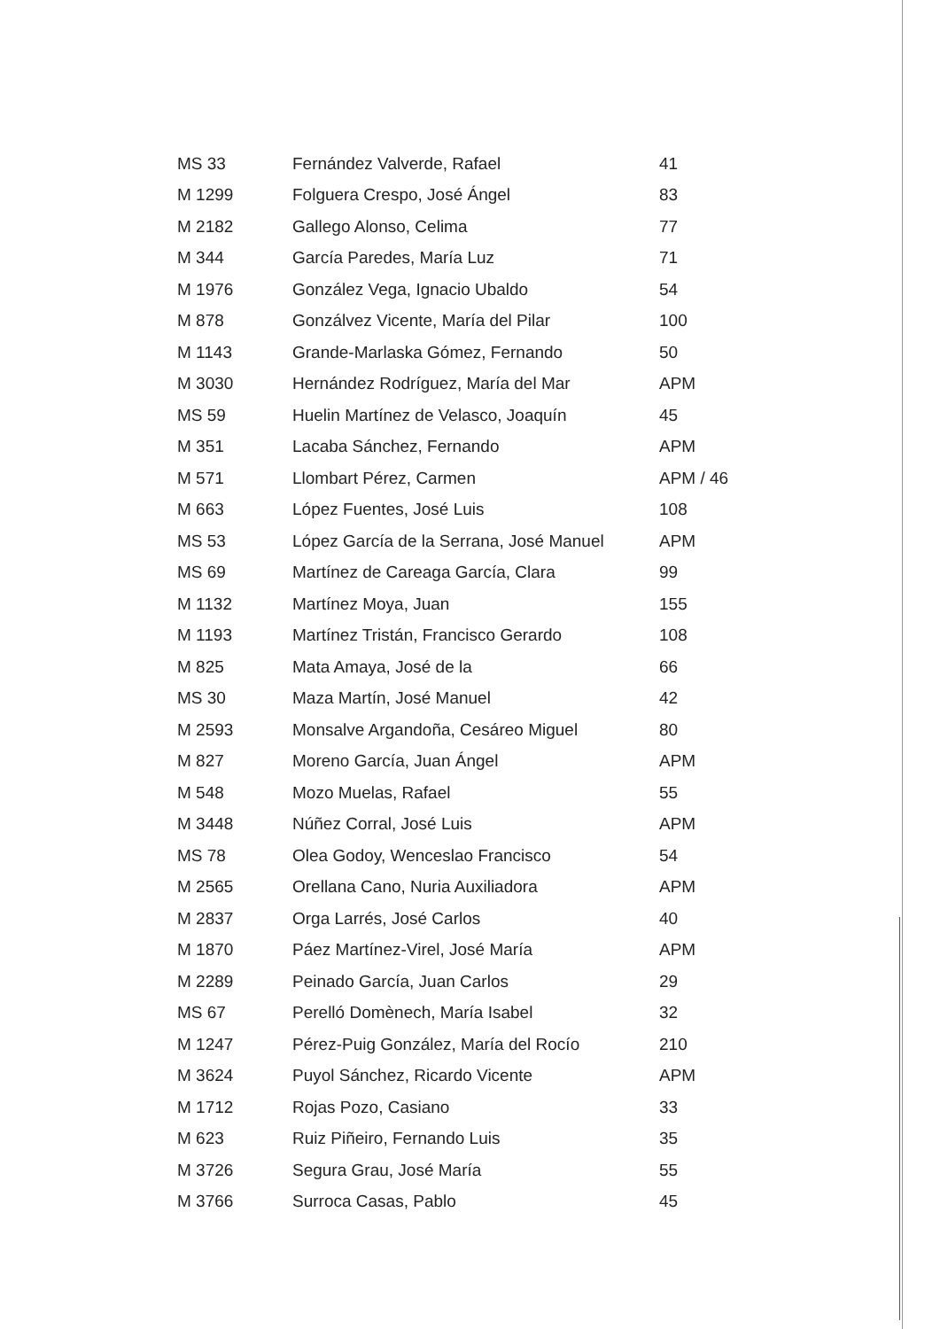| MS 33 | Fernández Valverde, Rafael | 41 |
| M 1299 | Folguera Crespo, José Ángel | 83 |
| M 2182 | Gallego Alonso, Celima | 77 |
| M 344 | García Paredes, María Luz | 71 |
| M 1976 | González Vega, Ignacio Ubaldo | 54 |
| M 878 | Gonzálvez Vicente, María del Pilar | 100 |
| M 1143 | Grande-Marlaska Gómez, Fernando | 50 |
| M 3030 | Hernández Rodríguez, María del Mar | APM |
| MS 59 | Huelin Martínez de Velasco, Joaquín | 45 |
| M 351 | Lacaba Sánchez, Fernando | APM |
| M 571 | Llombart Pérez, Carmen | APM / 46 |
| M 663 | López Fuentes, José Luis | 108 |
| MS 53 | López García de la Serrana, José Manuel | APM |
| MS 69 | Martínez de Careaga García, Clara | 99 |
| M 1132 | Martínez Moya, Juan | 155 |
| M 1193 | Martínez Tristán, Francisco Gerardo | 108 |
| M 825 | Mata Amaya, José de la | 66 |
| MS 30 | Maza Martín, José Manuel | 42 |
| M 2593 | Monsalve Argandoña, Cesáreo Miguel | 80 |
| M 827 | Moreno García, Juan Ángel | APM |
| M 548 | Mozo Muelas, Rafael | 55 |
| M 3448 | Núñez Corral, José Luis | APM |
| MS 78 | Olea Godoy, Wenceslao Francisco | 54 |
| M 2565 | Orellana Cano, Nuria Auxiliadora | APM |
| M 2837 | Orga Larrés, José Carlos | 40 |
| M 1870 | Páez Martínez-Virel, José María | APM |
| M 2289 | Peinado García, Juan Carlos | 29 |
| MS 67 | Perelló Domènech, María Isabel | 32 |
| M 1247 | Pérez-Puig González, María del Rocío | 210 |
| M 3624 | Puyol Sánchez, Ricardo Vicente | APM |
| M 1712 | Rojas Pozo, Casiano | 33 |
| M 623 | Ruiz Piñeiro, Fernando Luis | 35 |
| M 3726 | Segura Grau, José María | 55 |
| M 3766 | Surroca Casas, Pablo | 45 |